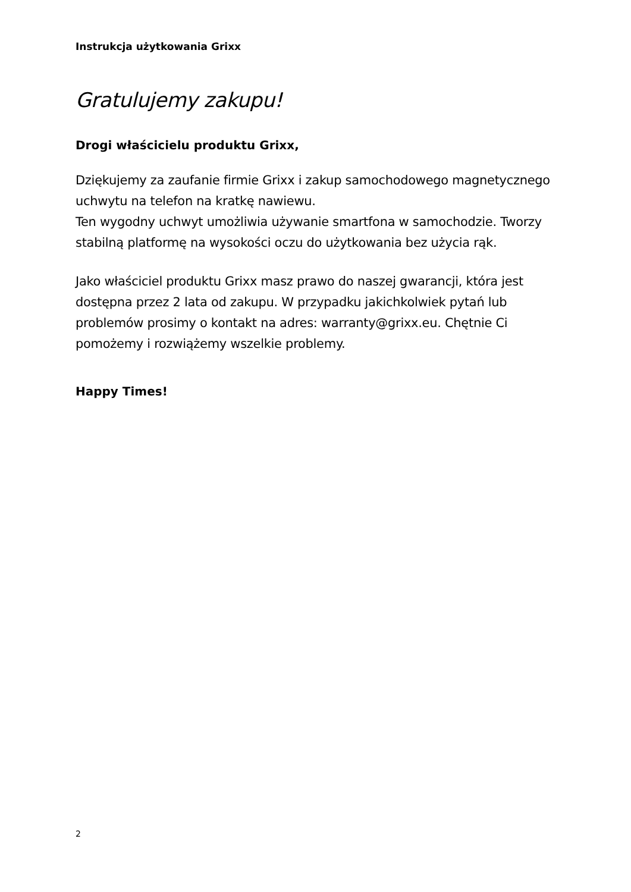Instrukcja użytkowania Grixx
Gratulujemy zakupu!
Drogi właścicielu produktu Grixx,
Dziękujemy za zaufanie firmie Grixx i zakup samochodowego magnetycznego uchwytu na telefon na kratkę nawiewu.
Ten wygodny uchwyt umożliwia używanie smartfona w samochodzie. Tworzy stabilną platformę na wysokości oczu do użytkowania bez użycia rąk.
Jako właściciel produktu Grixx masz prawo do naszej gwarancji, która jest dostępna przez 2 lata od zakupu. W przypadku jakichkolwiek pytań lub problemów prosimy o kontakt na adres: warranty@grixx.eu. Chętnie Ci pomożemy i rozwiążemy wszelkie problemy.
Happy Times!
2